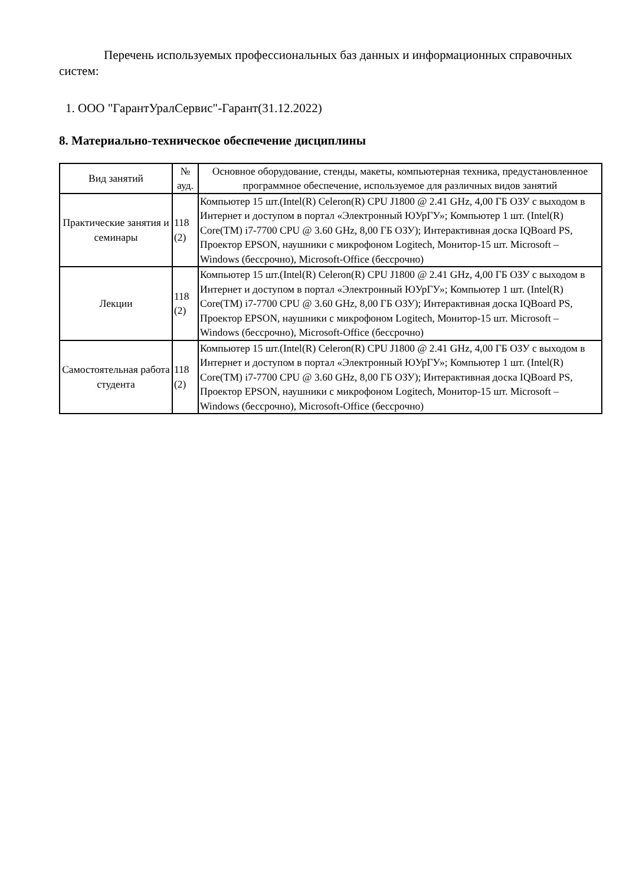Перечень используемых профессиональных баз данных и информационных справочных систем:
1. ООО "ГарантУралСервис"-Гарант(31.12.2022)
8. Материально-техническое обеспечение дисциплины
| Вид занятий | № ауд. | Основное оборудование, стенды, макеты, компьютерная техника, предустановленное программное обеспечение, используемое для различных видов занятий |
| --- | --- | --- |
| Практические занятия и семинары | 118 (2) | Компьютер 15 шт.(Intel(R) Celeron(R) CPU J1800 @ 2.41 GHz, 4,00 ГБ ОЗУ с выходом в Интернет и доступом в портал «Электронный ЮУрГУ»; Компьютер 1 шт. (Intel(R) Core(TM) i7-7700 CPU @ 3.60 GHz, 8,00 ГБ ОЗУ); Интерактивная доска IQBoard PS, Проектор EPSON, наушники с микрофоном Logitech, Монитор-15 шт. Microsoft – Windows (бессрочно), Microsoft-Office (бессрочно) |
| Лекции | 118 (2) | Компьютер 15 шт.(Intel(R) Celeron(R) CPU J1800 @ 2.41 GHz, 4,00 ГБ ОЗУ с выходом в Интернет и доступом в портал «Электронный ЮУрГУ»; Компьютер 1 шт. (Intel(R) Core(TM) i7-7700 CPU @ 3.60 GHz, 8,00 ГБ ОЗУ); Интерактивная доска IQBoard PS, Проектор EPSON, наушники с микрофоном Logitech, Монитор-15 шт. Microsoft – Windows (бессрочно), Microsoft-Office (бессрочно) |
| Самостоятельная работа студента | 118 (2) | Компьютер 15 шт.(Intel(R) Celeron(R) CPU J1800 @ 2.41 GHz, 4,00 ГБ ОЗУ с выходом в Интернет и доступом в портал «Электронный ЮУрГУ»; Компьютер 1 шт. (Intel(R) Core(TM) i7-7700 CPU @ 3.60 GHz, 8,00 ГБ ОЗУ); Интерактивная доска IQBoard PS, Проектор EPSON, наушники с микрофоном Logitech, Монитор-15 шт. Microsoft – Windows (бессрочно), Microsoft-Office (бессрочно) |